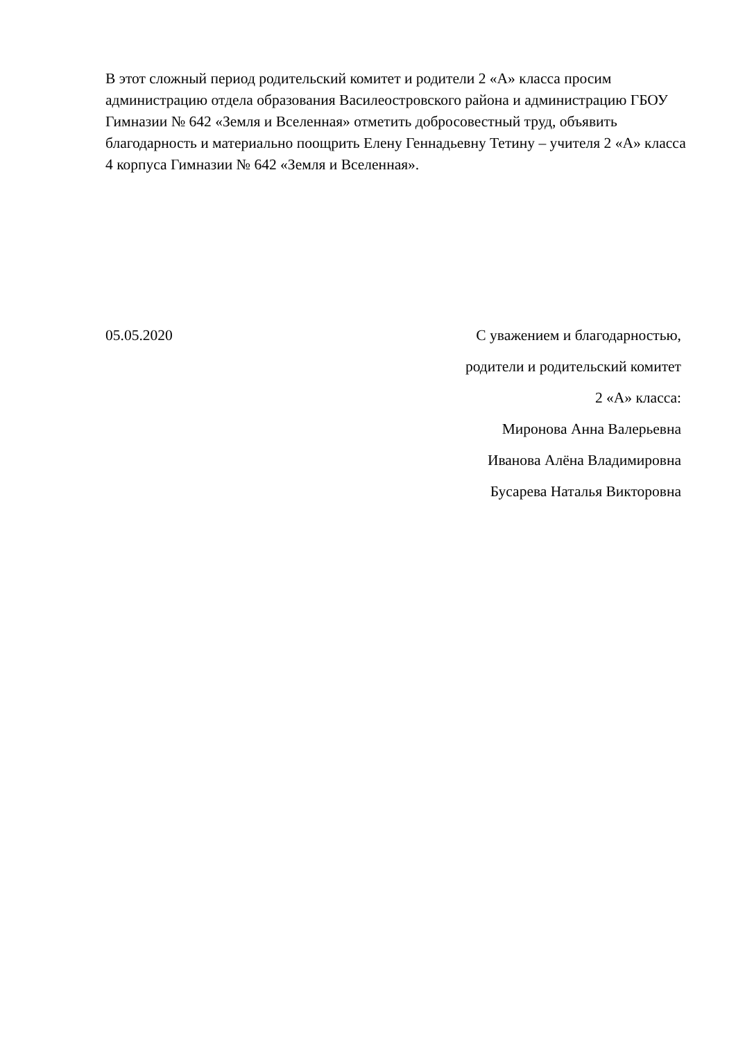В этот сложный период родительский комитет и родители 2 «А» класса просим администрацию отдела образования Василеостровского района и администрацию ГБОУ Гимназии № 642 «Земля и Вселенная» отметить добросовестный труд, объявить благодарность и материально поощрить Елену Геннадьевну Тетину – учителя 2 «А» класса 4 корпуса Гимназии № 642 «Земля и Вселенная».
05.05.2020 С уважением и благодарностью,
родители и родительский комитет
2 «А» класса:
Миронова Анна Валерьевна
Иванова Алёна Владимировна
Бусарева Наталья Викторовна